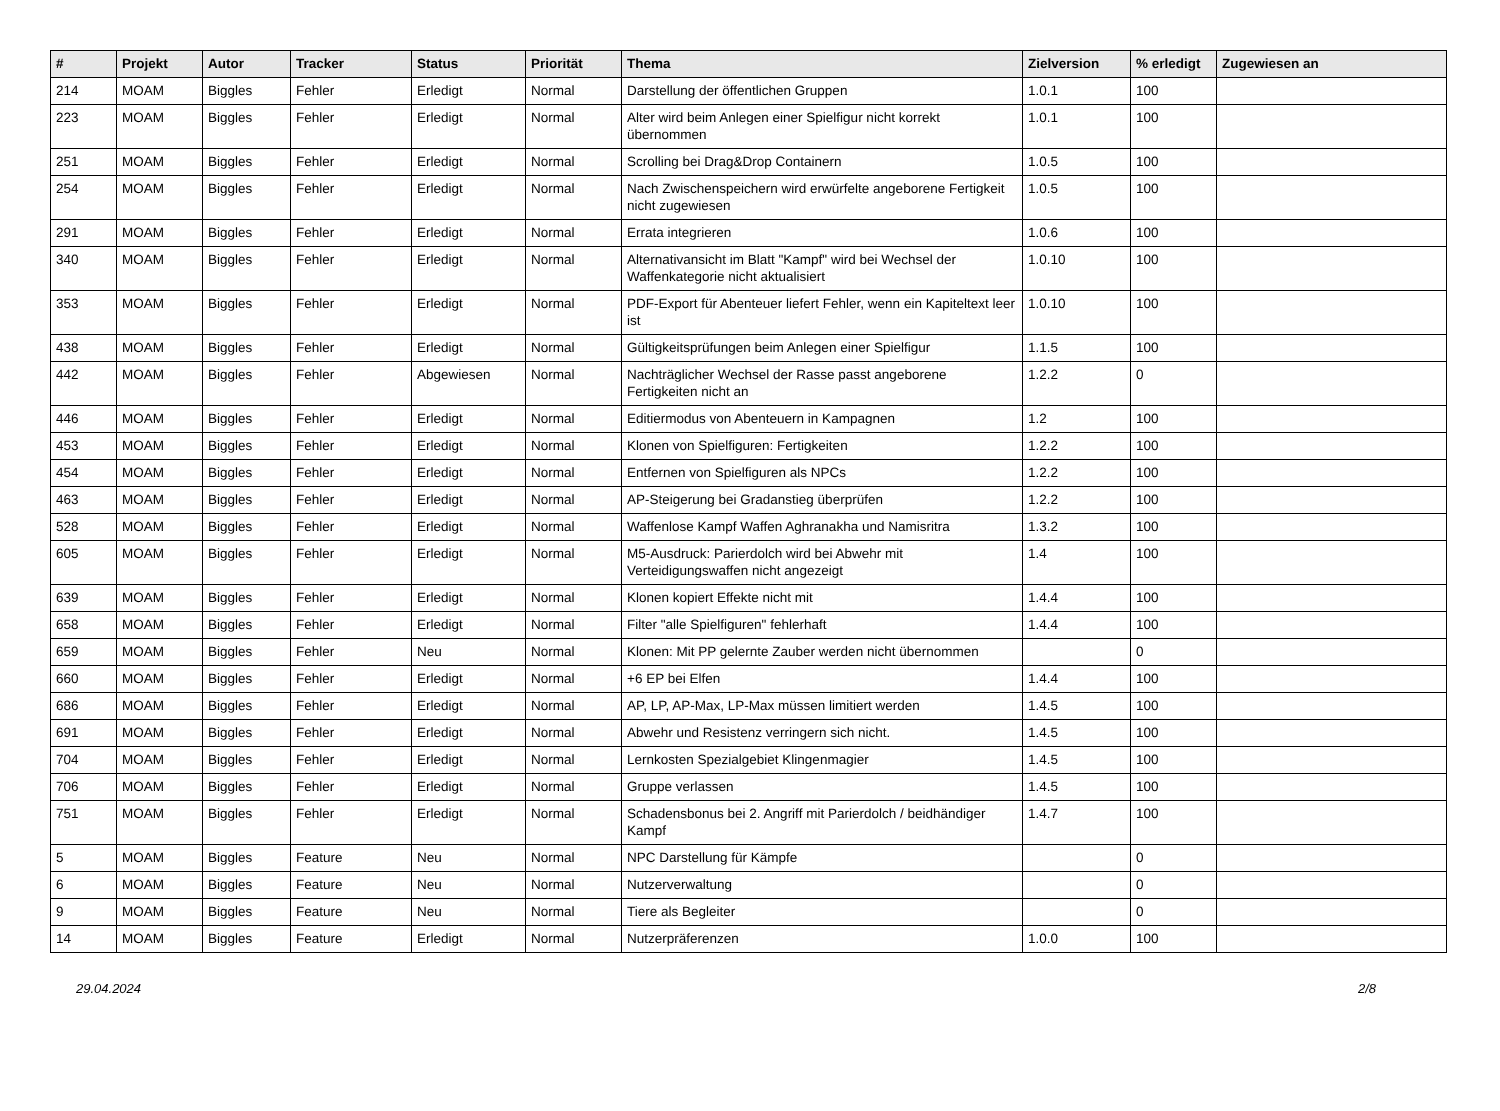| # | Projekt | Autor | Tracker | Status | Priorität | Thema | Zielversion | % erledigt | Zugewiesen an |
| --- | --- | --- | --- | --- | --- | --- | --- | --- | --- |
| 214 | MOAM | Biggles | Fehler | Erledigt | Normal | Darstellung der öffentlichen Gruppen | 1.0.1 | 100 | |
| 223 | MOAM | Biggles | Fehler | Erledigt | Normal | Alter wird beim Anlegen einer Spielfigur nicht korrekt übernommen | 1.0.1 | 100 | |
| 251 | MOAM | Biggles | Fehler | Erledigt | Normal | Scrolling bei Drag&Drop Containern | 1.0.5 | 100 | |
| 254 | MOAM | Biggles | Fehler | Erledigt | Normal | Nach Zwischenspeichern wird erwürfelte angeborene Fertigkeit nicht zugewiesen | 1.0.5 | 100 | |
| 291 | MOAM | Biggles | Fehler | Erledigt | Normal | Errata integrieren | 1.0.6 | 100 | |
| 340 | MOAM | Biggles | Fehler | Erledigt | Normal | Alternativansicht im Blatt "Kampf" wird bei Wechsel der Waffenkategorie nicht aktualisiert | 1.0.10 | 100 | |
| 353 | MOAM | Biggles | Fehler | Erledigt | Normal | PDF-Export für Abenteuer liefert Fehler, wenn ein Kapiteltext leer ist | 1.0.10 | 100 | |
| 438 | MOAM | Biggles | Fehler | Erledigt | Normal | Gültigkeitsprüfungen beim Anlegen einer Spielfigur | 1.1.5 | 100 | |
| 442 | MOAM | Biggles | Fehler | Abgewiesen | Normal | Nachträglicher Wechsel der Rasse passt angeborene Fertigkeiten nicht an | 1.2.2 | 0 | |
| 446 | MOAM | Biggles | Fehler | Erledigt | Normal | Editiermodus von Abenteuern in Kampagnen | 1.2 | 100 | |
| 453 | MOAM | Biggles | Fehler | Erledigt | Normal | Klonen von Spielfiguren: Fertigkeiten | 1.2.2 | 100 | |
| 454 | MOAM | Biggles | Fehler | Erledigt | Normal | Entfernen von Spielfiguren als NPCs | 1.2.2 | 100 | |
| 463 | MOAM | Biggles | Fehler | Erledigt | Normal | AP-Steigerung bei Gradanstieg überprüfen | 1.2.2 | 100 | |
| 528 | MOAM | Biggles | Fehler | Erledigt | Normal | Waffenlose Kampf Waffen Aghranakha und Namisritra | 1.3.2 | 100 | |
| 605 | MOAM | Biggles | Fehler | Erledigt | Normal | M5-Ausdruck: Parierdolch wird bei Abwehr mit Verteidigungswaffen nicht angezeigt | 1.4 | 100 | |
| 639 | MOAM | Biggles | Fehler | Erledigt | Normal | Klonen kopiert Effekte nicht mit | 1.4.4 | 100 | |
| 658 | MOAM | Biggles | Fehler | Erledigt | Normal | Filter "alle Spielfiguren" fehlerhaft | 1.4.4 | 100 | |
| 659 | MOAM | Biggles | Fehler | Neu | Normal | Klonen: Mit PP gelernte Zauber werden nicht übernommen | | 0 | |
| 660 | MOAM | Biggles | Fehler | Erledigt | Normal | +6 EP bei Elfen | 1.4.4 | 100 | |
| 686 | MOAM | Biggles | Fehler | Erledigt | Normal | AP, LP, AP-Max, LP-Max müssen limitiert werden | 1.4.5 | 100 | |
| 691 | MOAM | Biggles | Fehler | Erledigt | Normal | Abwehr und Resistenz verringern sich nicht. | 1.4.5 | 100 | |
| 704 | MOAM | Biggles | Fehler | Erledigt | Normal | Lernkosten Spezialgebiet Klingenmagier | 1.4.5 | 100 | |
| 706 | MOAM | Biggles | Fehler | Erledigt | Normal | Gruppe verlassen | 1.4.5 | 100 | |
| 751 | MOAM | Biggles | Fehler | Erledigt | Normal | Schadensbonus bei 2. Angriff mit Parierdolch / beidhändiger Kampf | 1.4.7 | 100 | |
| 5 | MOAM | Biggles | Feature | Neu | Normal | NPC Darstellung für Kämpfe | | 0 | |
| 6 | MOAM | Biggles | Feature | Neu | Normal | Nutzerverwaltung | | 0 | |
| 9 | MOAM | Biggles | Feature | Neu | Normal | Tiere als Begleiter | | 0 | |
| 14 | MOAM | Biggles | Feature | Erledigt | Normal | Nutzerpräferenzen | 1.0.0 | 100 | |
29.04.2024 2/8